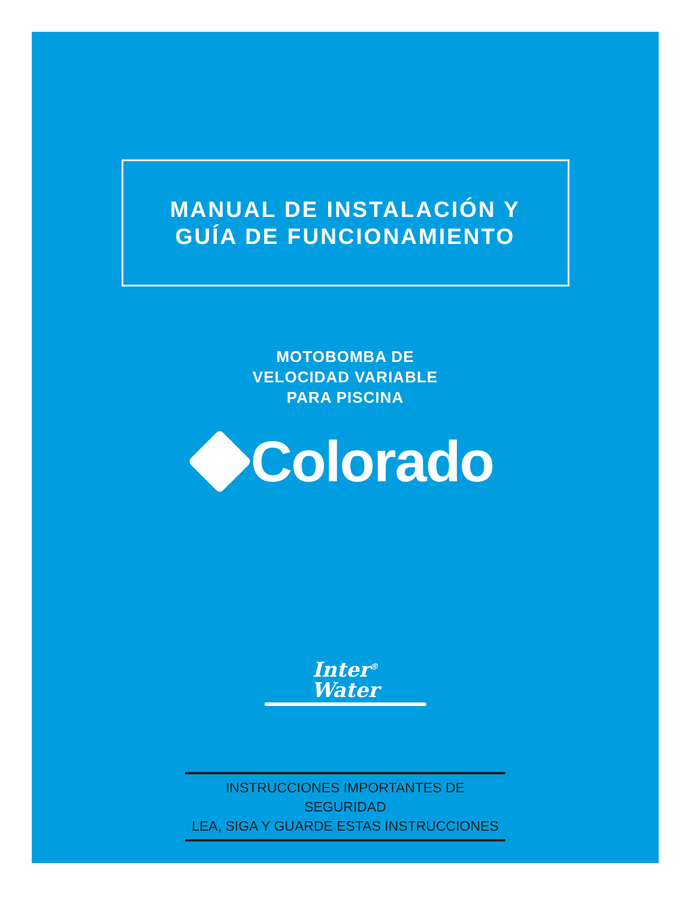MANUAL DE INSTALACIÓN Y
GUÍA DE FUNCIONAMIENTO
MOTOBOMBA DE
VELOCIDAD VARIABLE
PARA PISCINA
Colorado
Inter<sup>®</sup>
Water
INSTRUCCIONES IMPORTANTES DE SEGURIDAD
LEA, SIGA Y GUARDE ESTAS INSTRUCCIONES